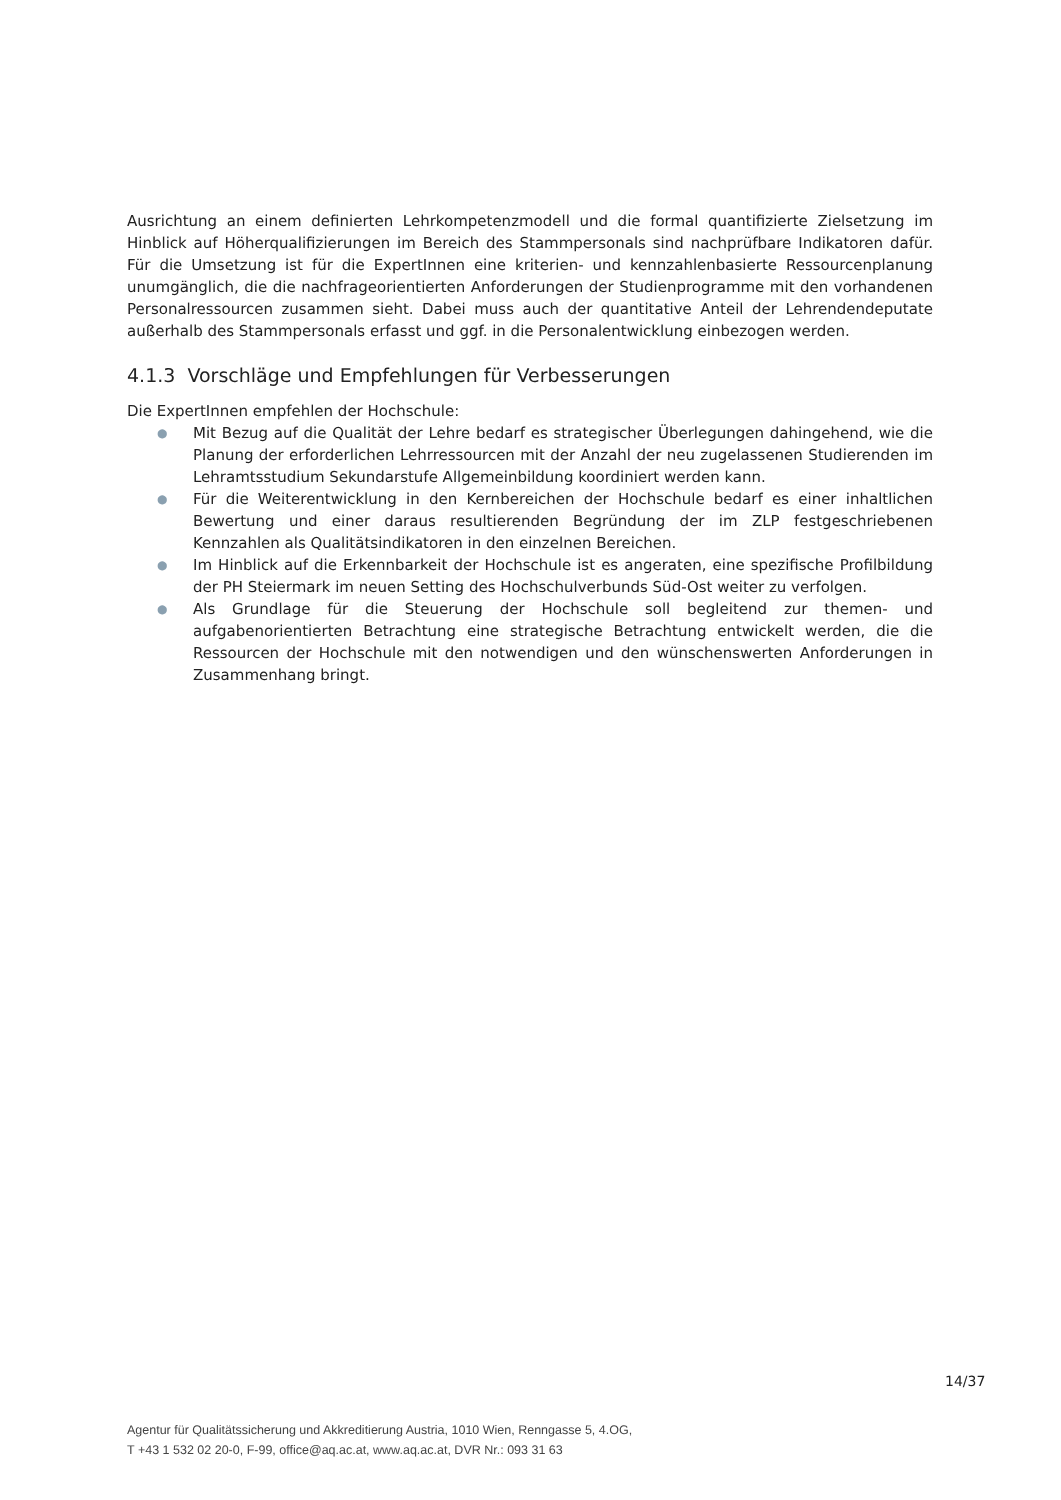Ausrichtung an einem definierten Lehrkompetenzmodell und die formal quantifizierte Zielsetzung im Hinblick auf Höherqualifizierungen im Bereich des Stammpersonals sind nachprüfbare Indikatoren dafür. Für die Umsetzung ist für die ExpertInnen eine kriterien- und kennzahlenbasierte Ressourcenplanung unumgänglich, die die nachfrageorientierten Anforderungen der Studienprogramme mit den vorhandenen Personalressourcen zusammen sieht. Dabei muss auch der quantitative Anteil der Lehrendendeputate außerhalb des Stammpersonals erfasst und ggf. in die Personalentwicklung einbezogen werden.
4.1.3 Vorschläge und Empfehlungen für Verbesserungen
Die ExpertInnen empfehlen der Hochschule:
● Mit Bezug auf die Qualität der Lehre bedarf es strategischer Überlegungen dahingehend, wie die Planung der erforderlichen Lehrressourcen mit der Anzahl der neu zugelassenen Studierenden im Lehramtsstudium Sekundarstufe Allgemeinbildung koordiniert werden kann.
● Für die Weiterentwicklung in den Kernbereichen der Hochschule bedarf es einer inhaltlichen Bewertung und einer daraus resultierenden Begründung der im ZLP festgeschriebenen Kennzahlen als Qualitätsindikatoren in den einzelnen Bereichen.
● Im Hinblick auf die Erkennbarkeit der Hochschule ist es angeraten, eine spezifische Profilbildung der PH Steiermark im neuen Setting des Hochschulverbunds Süd-Ost weiter zu verfolgen.
● Als Grundlage für die Steuerung der Hochschule soll begleitend zur themen- und aufgabenorientierten Betrachtung eine strategische Betrachtung entwickelt werden, die die Ressourcen der Hochschule mit den notwendigen und den wünschenswerten Anforderungen in Zusammenhang bringt.
14/37
Agentur für Qualitätssicherung und Akkreditierung Austria, 1010 Wien, Renngasse 5, 4.OG,
T +43 1 532 02 20-0, F-99, office@aq.ac.at, www.aq.ac.at, DVR Nr.: 093 31 63